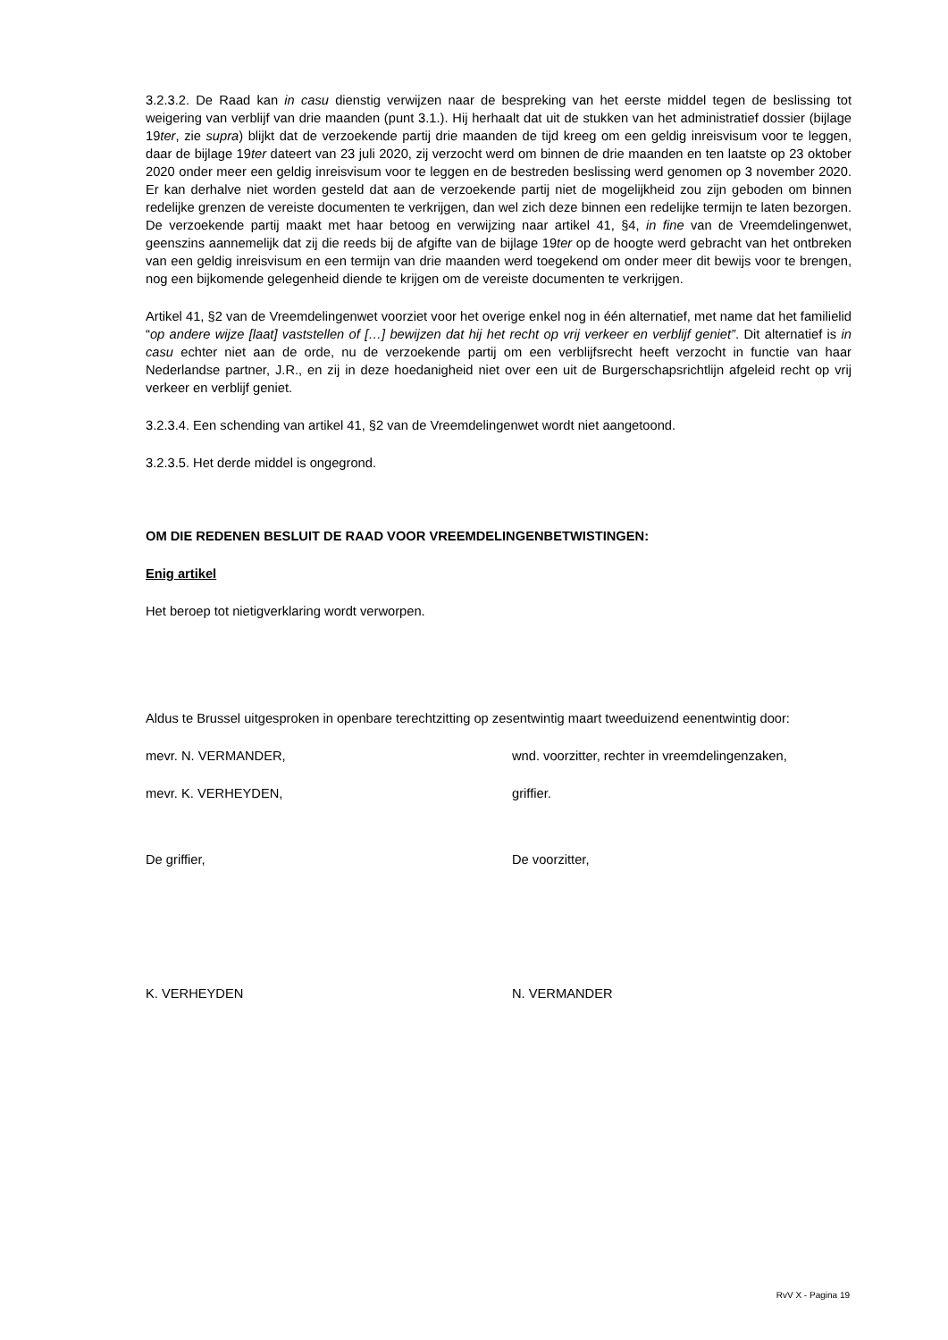3.2.3.2. De Raad kan in casu dienstig verwijzen naar de bespreking van het eerste middel tegen de beslissing tot weigering van verblijf van drie maanden (punt 3.1.). Hij herhaalt dat uit de stukken van het administratief dossier (bijlage 19ter, zie supra) blijkt dat de verzoekende partij drie maanden de tijd kreeg om een geldig inreisvisum voor te leggen, daar de bijlage 19ter dateert van 23 juli 2020, zij verzocht werd om binnen de drie maanden en ten laatste op 23 oktober 2020 onder meer een geldig inreisvisum voor te leggen en de bestreden beslissing werd genomen op 3 november 2020. Er kan derhalve niet worden gesteld dat aan de verzoekende partij niet de mogelijkheid zou zijn geboden om binnen redelijke grenzen de vereiste documenten te verkrijgen, dan wel zich deze binnen een redelijke termijn te laten bezorgen. De verzoekende partij maakt met haar betoog en verwijzing naar artikel 41, §4, in fine van de Vreemdelingenwet, geenszins aannemelijk dat zij die reeds bij de afgifte van de bijlage 19ter op de hoogte werd gebracht van het ontbreken van een geldig inreisvisum en een termijn van drie maanden werd toegekend om onder meer dit bewijs voor te brengen, nog een bijkomende gelegenheid diende te krijgen om de vereiste documenten te verkrijgen.
Artikel 41, §2 van de Vreemdelingenwet voorziet voor het overige enkel nog in één alternatief, met name dat het familielid “op andere wijze [laat] vaststellen of […] bewijzen dat hij het recht op vrij verkeer en verblijf geniet”. Dit alternatief is in casu echter niet aan de orde, nu de verzoekende partij om een verblijfsrecht heeft verzocht in functie van haar Nederlandse partner, J.R., en zij in deze hoedanigheid niet over een uit de Burgerschapsrichtlijn afgeleid recht op vrij verkeer en verblijf geniet.
3.2.3.4. Een schending van artikel 41, §2 van de Vreemdelingenwet wordt niet aangetoond.
3.2.3.5. Het derde middel is ongegrond.
OM DIE REDENEN BESLUIT DE RAAD VOOR VREEMDELINGENBETWISTINGEN:
Enig artikel
Het beroep tot nietigverklaring wordt verworpen.
Aldus te Brussel uitgesproken in openbare terechtzitting op zesentwintig maart tweeduizend eenentwintig door:
mevr. N. VERMANDER, wnd. voorzitter, rechter in vreemdelingenzaken,
mevr. K. VERHEYDEN, griffier.
De griffier, De voorzitter,
K. VERHEYDEN N. VERMANDER
RvV X - Pagina 19